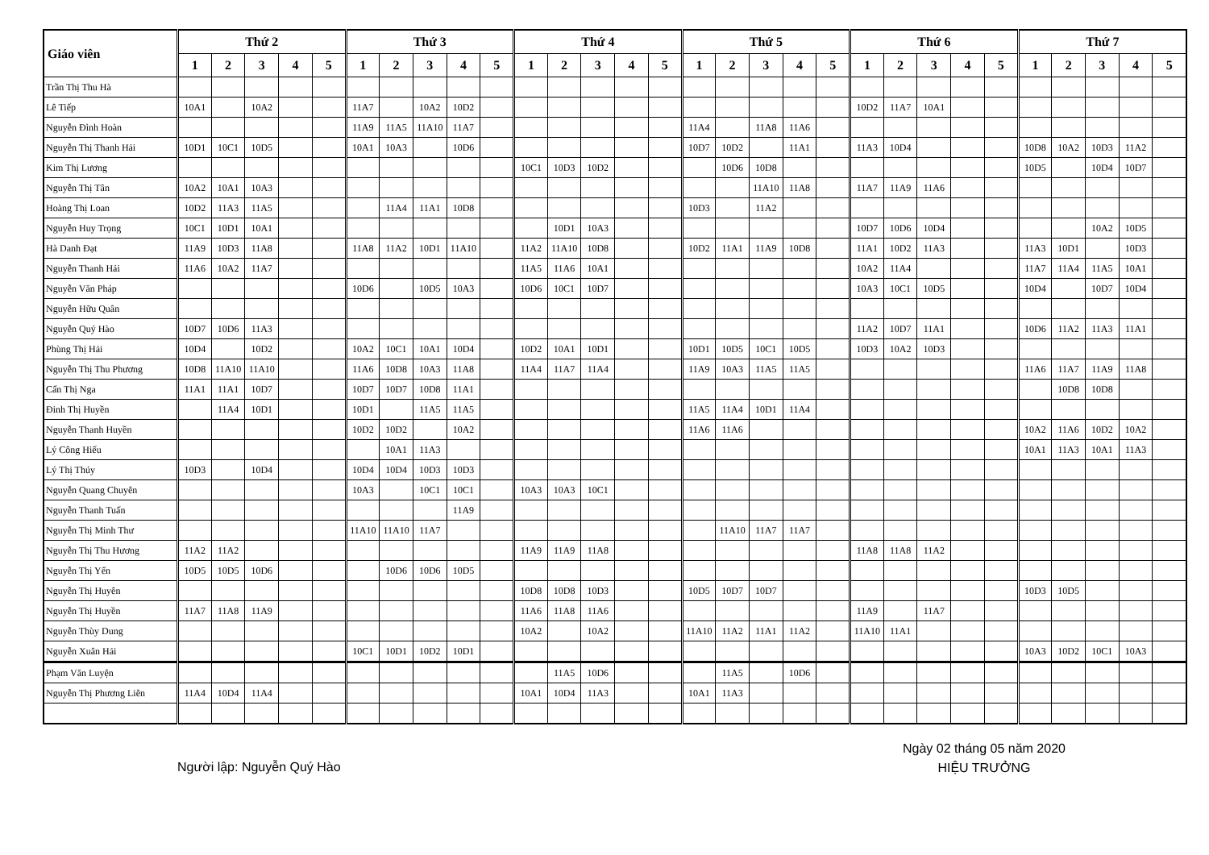| Giáo viên | Thứ 2 | | | | | Thứ 3 | | | | | Thứ 4 | | | | | Thứ 5 | | | | | Thứ 6 | | | | | Thứ 7 | | | | |
| --- | --- | --- | --- | --- | --- | --- | --- | --- | --- | --- | --- | --- | --- | --- | --- | --- | --- | --- | --- | --- | --- | --- | --- | --- | --- | --- | --- | --- | --- | --- |
| | 1 | 2 | 3 | 4 | 5 | 1 | 2 | 3 | 4 | 5 | 1 | 2 | 3 | 4 | 5 | 1 | 2 | 3 | 4 | 5 | 1 | 2 | 3 | 4 | 5 | 1 | 2 | 3 | 4 | 5 |
| Trần Thị Thu Hà | | | | | | | | | | | | | | | | | | | | | | | | | | | | | | |
| Lê Tiếp | 10A1 | | 10A2 | | | 11A7 | | 10A2 | 10D2 | | | | | | | | | | | | 10D2 | 11A7 | 10A1 | | | | | | | |
| Nguyễn Đình Hoàn | | | | | | 11A9 | 11A5 | 11A10 | 11A7 | | | | | | | 11A4 | | 11A8 | 11A6 | | | | | | | | | | | |
| Nguyễn Thị Thanh Hải | 10D1 | 10C1 | 10D5 | | | 10A1 | 10A3 | | 10D6 | | | | | | | 10D7 | 10D2 | | 11A1 | | 11A3 | 10D4 | | | | 10D8 | 10A2 | 10D3 | 11A2 | |
| Kim Thị Lương | | | | | | | | | | | 10C1 | 10D3 | 10D2 | | | | 10D6 | 10D8 | | | | | | | | 10D5 | | 10D4 | 10D7 | |
| Nguyễn Thị Tân | 10A2 | 10A1 | 10A3 | | | | | | | | | | | | | | | 11A10 | 11A8 | | 11A7 | 11A9 | 11A6 | | | | | | | |
| Hoàng Thị Loan | 10D2 | 11A3 | 11A5 | | | | 11A4 | 11A1 | 10D8 | | | | | | | 10D3 | | 11A2 | | | | | | | | | | | | |
| Nguyễn Huy Trọng | 10C1 | 10D1 | 10A1 | | | | | | | | | 10D1 | 10A3 | | | | | | | | 10D7 | 10D6 | 10D4 | | | | | 10A2 | 10D5 | |
| Hà Danh Đạt | 11A9 | 10D3 | 11A8 | | | 11A8 | 11A2 | 10D1 | 11A10 | | 11A2 | 11A10 | 10D8 | | | 10D2 | 11A1 | 11A9 | 10D8 | | 11A1 | 10D2 | 11A3 | | | 11A3 | 10D1 | | 10D3 | |
| Nguyễn Thanh Hải | 11A6 | 10A2 | 11A7 | | | | | | | | 11A5 | 11A6 | 10A1 | | | | | | | | 10A2 | 11A4 | | | | 11A7 | 11A4 | 11A5 | 10A1 | |
| Nguyễn Văn Pháp | | | | | | 10D6 | | 10D5 | 10A3 | | 10D6 | 10C1 | 10D7 | | | | | | | | 10A3 | 10C1 | 10D5 | | | 10D4 | | 10D7 | 10D4 | |
| Nguyễn Hữu Quân | | | | | | | | | | | | | | | | | | | | | | | | | | | | | | |
| Nguyễn Quý Hào | 10D7 | 10D6 | 11A3 | | | | | | | | | | | | | | | | | | 11A2 | 10D7 | 11A1 | | | 10D6 | 11A2 | 11A3 | 11A1 | |
| Phùng Thị Hải | 10D4 | | 10D2 | | | 10A2 | 10C1 | 10A1 | 10D4 | | 10D2 | 10A1 | 10D1 | | | 10D1 | 10D5 | 10C1 | 10D5 | | 10D3 | 10A2 | 10D3 | | | | | | | |
| Nguyễn Thị Thu Phương | 10D8 | 11A10 | 11A10 | | | 11A6 | 10D8 | 10A3 | 11A8 | | 11A4 | 11A7 | 11A4 | | | 11A9 | 10A3 | 11A5 | 11A5 | | | | | | | 11A6 | 11A7 | 11A9 | 11A8 | |
| Cấn Thị Nga | 11A1 | 11A1 | 10D7 | | | 10D7 | 10D7 | 10D8 | 11A1 | | | | | | | | | | | | | | | | | | 10D8 | 10D8 | | |
| Đinh Thị Huyền | | 11A4 | 10D1 | | | 10D1 | | 11A5 | 11A5 | | | | | | | 11A5 | 11A4 | 10D1 | 11A4 | | | | | | | | | | | |
| Nguyễn Thanh Huyền | | | | | | 10D2 | 10D2 | | 10A2 | | | | | | | 11A6 | 11A6 | | | | | | | | | 10A2 | 11A6 | 10D2 | 10A2 | |
| Lý Công Hiếu | | | | | | | 10A1 | 11A3 | | | | | | | | | | | | | | | | | | 10A1 | 11A3 | 10A1 | 11A3 | |
| Lý Thị Thúy | 10D3 | | 10D4 | | | 10D4 | 10D4 | 10D3 | 10D3 | | | | | | | | | | | | | | | | | | | | | |
| Nguyễn Quang Chuyên | | | | | | 10A3 | | 10C1 | 10C1 | | 10A3 | 10A3 | 10C1 | | | | | | | | | | | | | | | | | |
| Nguyễn Thanh Tuấn | | | | | | | | | 11A9 | | | | | | | | | | | | | | | | | | | | | |
| Nguyễn Thị Minh Thư | | | | | | 11A10 | 11A10 | 11A7 | | | | | | | | | 11A10 | 11A7 | 11A7 | | | | | | | | | | | |
| Nguyễn Thị Thu Hương | 11A2 | 11A2 | | | | | | | | | 11A9 | 11A9 | 11A8 | | | | | | | | 11A8 | 11A8 | 11A2 | | | | | | | |
| Nguyễn Thị Yến | 10D5 | 10D5 | 10D6 | | | | 10D6 | 10D6 | 10D5 | | | | | | | | | | | | | | | | | | | | | |
| Nguyễn Thị Huyên | | | | | | | | | | | 10D8 | 10D8 | 10D3 | | | 10D5 | 10D7 | 10D7 | | | | | | | | 10D3 | 10D5 | | | |
| Nguyễn Thị Huyền | 11A7 | 11A8 | 11A9 | | | | | | | | 11A6 | 11A8 | 11A6 | | | | | | | | 11A9 | | 11A7 | | | | | | | |
| Nguyễn Thùy Dung | | | | | | | | | | | 10A2 | | 10A2 | | | 11A10 | 11A2 | 11A1 | 11A2 | | 11A10 | 11A1 | | | | | | | | |
| Nguyễn Xuân Hải | | | | | | 10C1 | 10D1 | 10D2 | 10D1 | | | | | | | | | | | | | | | | | 10A3 | 10D2 | 10C1 | 10A3 | |
| Phạm Văn Luyện | | | | | | | | | | | | 11A5 | 10D6 | | | | 11A5 | | 10D6 | | | | | | | | | | | |
| Nguyễn Thị Phương Liên | 11A4 | 10D4 | 11A4 | | | | | | | | 10A1 | 10D4 | 11A3 | | | 10A1 | 11A3 | | | | | | | | | | | | | |
Ngày 02 tháng 05 năm 2020
HIỆU TRƯỞNG
Người lập: Nguyễn Quý Hào